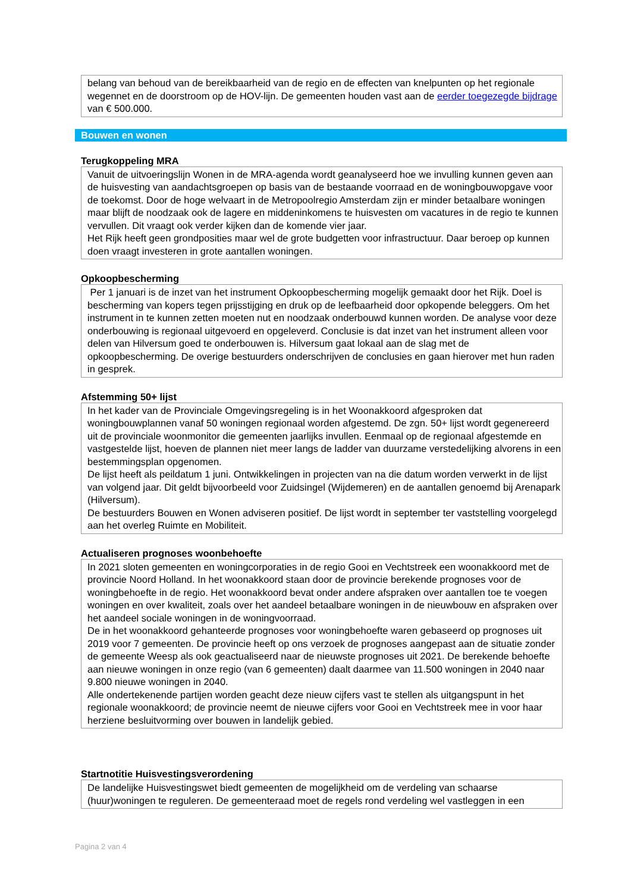belang van behoud van de bereikbaarheid van de regio en de effecten van knelpunten op het regionale wegennet en de doorstroom op de HOV-lijn. De gemeenten houden vast aan de eerder toegezegde bijdrage van € 500.000.
Bouwen en wonen
Terugkoppeling MRA
Vanuit de uitvoeringslijn Wonen in de MRA-agenda wordt geanalyseerd hoe we invulling kunnen geven aan de huisvesting van aandachtsgroepen op basis van de bestaande voorraad en de woningbouwopgave voor de toekomst. Door de hoge welvaart in de Metropoolregio Amsterdam zijn er minder betaalbare woningen maar blijft de noodzaak ook de lagere en middeninkomens te huisvesten om vacatures in de regio te kunnen vervullen. Dit vraagt ook verder kijken dan de komende vier jaar.
Het Rijk heeft geen grondposities maar wel de grote budgetten voor infrastructuur. Daar beroep op kunnen doen vraagt investeren in grote aantallen woningen.
Opkoopbescherming
Per 1 januari is de inzet van het instrument Opkoopbescherming mogelijk gemaakt door het Rijk. Doel is bescherming van kopers tegen prijsstijging en druk op de leefbaarheid door opkopende beleggers. Om het instrument in te kunnen zetten moeten nut en noodzaak onderbouwd kunnen worden. De analyse voor deze onderbouwing is regionaal uitgevoerd en opgeleverd. Conclusie is dat inzet van het instrument alleen voor delen van Hilversum goed te onderbouwen is. Hilversum gaat lokaal aan de slag met de opkoopbescherming. De overige bestuurders onderschrijven de conclusies en gaan hierover met hun raden in gesprek.
Afstemming 50+ lijst
In het kader van de Provinciale Omgevingsregeling is in het Woonakkoord afgesproken dat woningbouwplannen vanaf 50 woningen regionaal worden afgestemd. De zgn. 50+ lijst wordt gegenereerd uit de provinciale woonmonitor die gemeenten jaarlijks invullen. Eenmaal op de regionaal afgestemde en vastgestelde lijst, hoeven de plannen niet meer langs de ladder van duurzame verstedelijking alvorens in een bestemmingsplan opgenomen.
De lijst heeft als peildatum 1 juni. Ontwikkelingen in projecten van na die datum worden verwerkt in de lijst van volgend jaar. Dit geldt bijvoorbeeld voor Zuidsingel (Wijdemeren) en de aantallen genoemd bij Arenapark (Hilversum).
De bestuurders Bouwen en Wonen adviseren positief. De lijst wordt in september ter vaststelling voorgelegd aan het overleg Ruimte en Mobiliteit.
Actualiseren prognoses woonbehoefte
In 2021 sloten gemeenten en woningcorporaties in de regio Gooi en Vechtstreek een woonakkoord met de provincie Noord Holland. In het woonakkoord staan door de provincie berekende prognoses voor de woningbehoefte in de regio. Het woonakkoord bevat onder andere afspraken over aantallen toe te voegen woningen en over kwaliteit, zoals over het aandeel betaalbare woningen in de nieuwbouw en afspraken over het aandeel sociale woningen in de woningvoorraad.
De in het woonakkoord gehanteerde prognoses voor woningbehoefte waren gebaseerd op prognoses uit 2019 voor 7 gemeenten. De provincie heeft op ons verzoek de prognoses aangepast aan de situatie zonder de gemeente Weesp als ook geactualiseerd naar de nieuwste prognoses uit 2021. De berekende behoefte aan nieuwe woningen in onze regio (van 6 gemeenten) daalt daarmee van 11.500 woningen in 2040 naar 9.800 nieuwe woningen in 2040.
Alle ondertekenende partijen worden geacht deze nieuw cijfers vast te stellen als uitgangspunt in het regionale woonakkoord; de provincie neemt de nieuwe cijfers voor Gooi en Vechtstreek mee in voor haar herziene besluitvorming over bouwen in landelijk gebied.
Startnotitie Huisvestingsverordening
De landelijke Huisvestingswet biedt gemeenten de mogelijkheid om de verdeling van schaarse (huur)woningen te reguleren. De gemeenteraad moet de regels rond verdeling wel vastleggen in een
Pagina 2 van 4